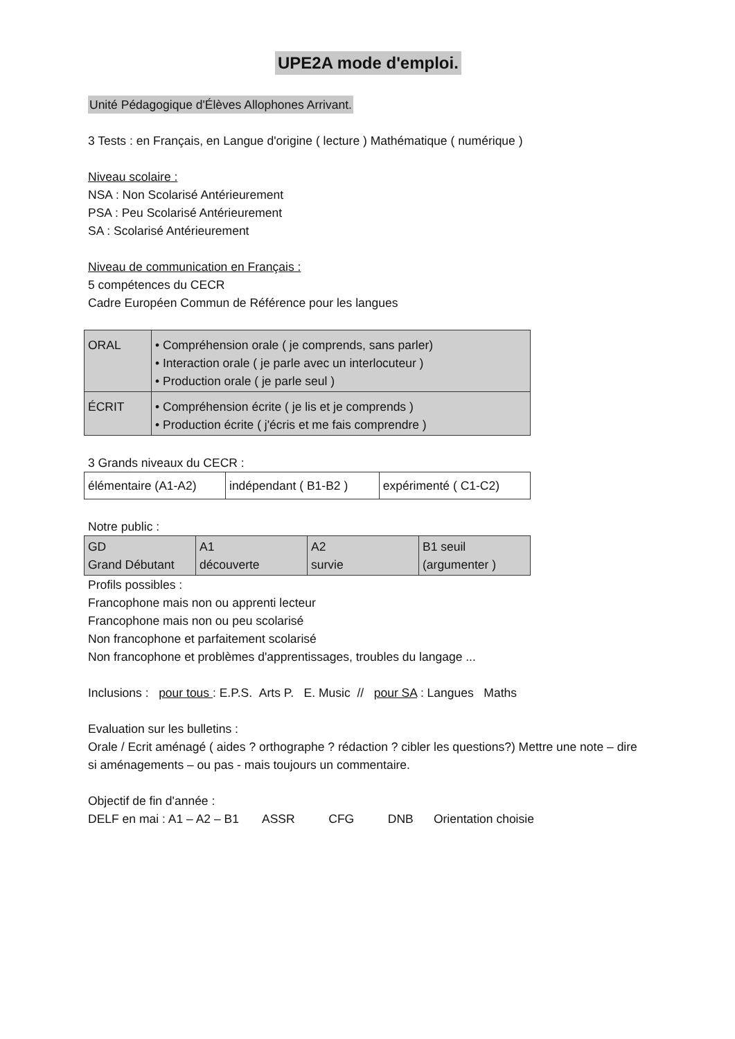UPE2A mode d'emploi.
Unité Pédagogique d'Élèves Allophones Arrivant.
3 Tests : en Français, en Langue d'origine ( lecture ) Mathématique ( numérique )
Niveau scolaire :
NSA : Non Scolarisé Antérieurement
PSA : Peu Scolarisé Antérieurement
SA : Scolarisé Antérieurement
Niveau de communication en Français :
5 compétences du CECR
Cadre Européen Commun de Référence pour les langues
| ORAL | • Compréhension orale ( je comprends, sans parler) • Interaction orale ( je parle avec un interlocuteur ) • Production orale ( je parle seul ) |
| ÉCRIT | • Compréhension écrite ( je lis et je comprends ) • Production écrite ( j'écris et me fais comprendre ) |
3 Grands niveaux du CECR :
| élémentaire (A1-A2) | indépendant ( B1-B2 ) | expérimenté ( C1-C2) |
Notre public :
| GD Grand Débutant | A1 découverte | A2 survie | B1 seuil (argumenter ) |
Profils possibles :
Francophone mais non ou apprenti lecteur
Francophone mais non ou peu scolarisé
Non francophone et parfaitement scolarisé
Non francophone et problèmes d'apprentissages, troubles du langage ...
Inclusions : pour tous : E.P.S. Arts P. E. Music // pour SA : Langues Maths
Evaluation sur les bulletins :
Orale / Ecrit aménagé ( aides ? orthographe ? rédaction ? cibler les questions?) Mettre une note – dire si aménagements – ou pas - mais toujours un commentaire.
Objectif de fin d'année :
DELF en mai : A1 – A2 – B1 ASSR CFG DNB Orientation choisie